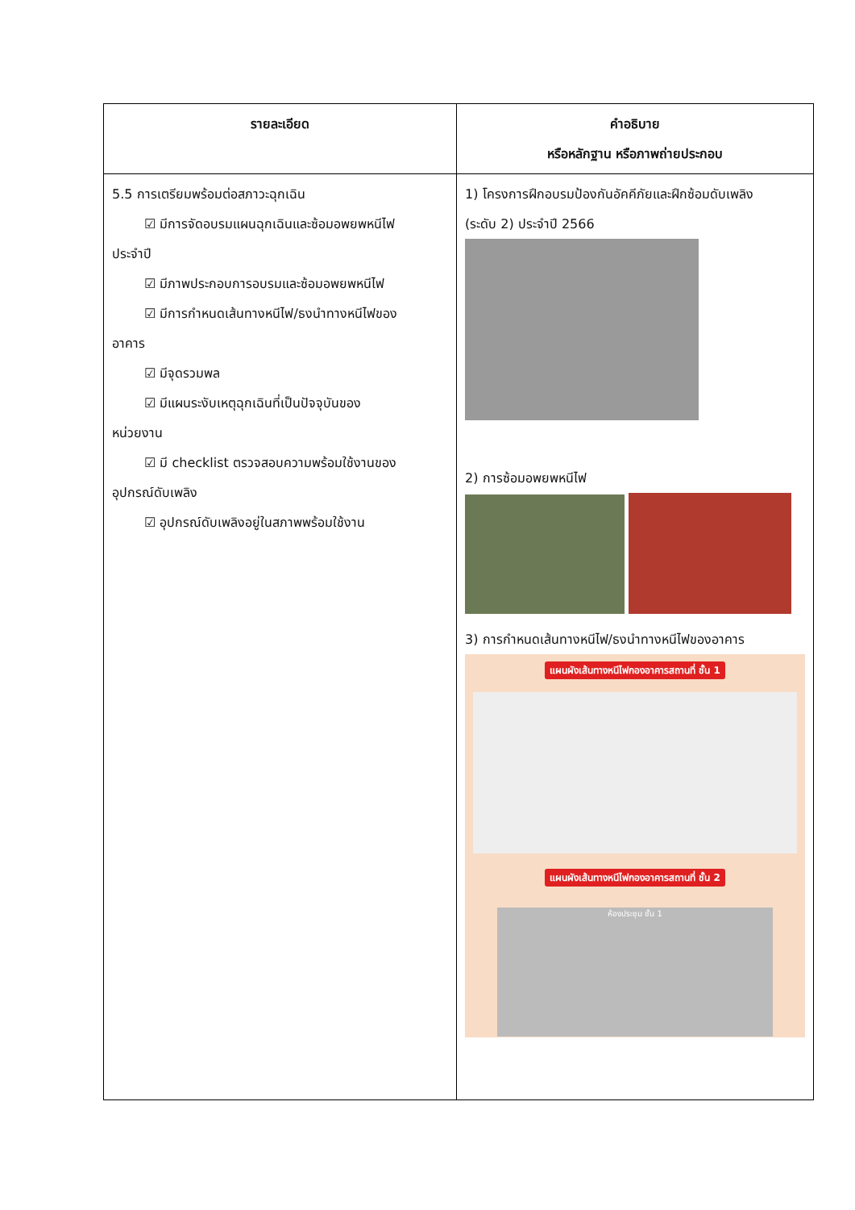| รายละเอียด | คำอธิบาย หรือหลักฐาน หรือภาพถ่ายประกอบ |
| --- | --- |
| 5.5 การเตรียมพร้อมต่อสภาวะฉุกเฉิน ☑ มีการจัดอบรมแผนฉุกเฉินและซ้อมอพยพหนีไฟ ประจำปี ☑ มีภาพประกอบการอบรมและซ้อมอพยพหนีไฟ ☑ มีการกำหนดเส้นทางหนีไฟ/ธงนำทางหนีไฟของ อาคาร ☑ มีจุดรวมพล ☑ มีแผนระงับเหตุฉุกเฉินที่เป็นปัจจุบันของ หน่วยงาน ☑ มี checklist ตรวจสอบความพร้อมใช้งานของ อุปกรณ์ดับเพลิง ☑ อุปกรณ์ดับเพลิงอยู่ในสภาพพร้อมใช้งาน | 1) โครงการฝึกอบรมป้องกันอัคคีภัยและฝึกซ้อมดับเพลิง (ระดับ 2) ประจำปี 2566 2) การซ้อมอพยพหนีไฟ 3) การกำหนดเส้นทางหนีไฟ/ธงนำทางหนีไฟของอาคาร แผนผังเส้นทางหนีไฟกองอาคารสถานที่ ชั้น 1 แผนผังเส้นทางหนีไฟกองอาคารสถานที่ ชั้น 2 ห้องประชุม ชั้น 1 |